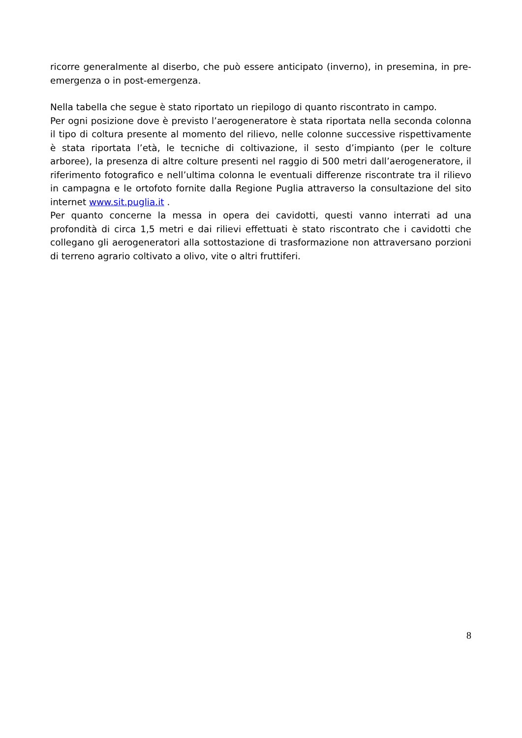ricorre generalmente al diserbo, che può essere anticipato (inverno), in presemina, in pre-emergenza o in post-emergenza.
Nella tabella che segue è stato riportato un riepilogo di quanto riscontrato in campo.
Per ogni posizione dove è previsto l’aerogeneratore è stata riportata nella seconda colonna il tipo di coltura presente al momento del rilievo, nelle colonne successive rispettivamente è stata riportata l’età, le tecniche di coltivazione, il sesto d’impianto (per le colture arboree), la presenza di altre colture presenti nel raggio di 500 metri dall’aerogeneratore, il riferimento fotografico e nell’ultima colonna le eventuali differenze riscontrate tra il rilievo in campagna e le ortofoto fornite dalla Regione Puglia attraverso la consultazione del sito internet www.sit.puglia.it .
Per quanto concerne la messa in opera dei cavidotti, questi vanno interrati ad una profondità di circa 1,5 metri e dai rilievi effettuati è stato riscontrato che i cavidotti che collegano gli aerogeneratori alla sottostazione di trasformazione non attraversano porzioni di terreno agrario coltivato a olivo, vite o altri fruttiferi.
8